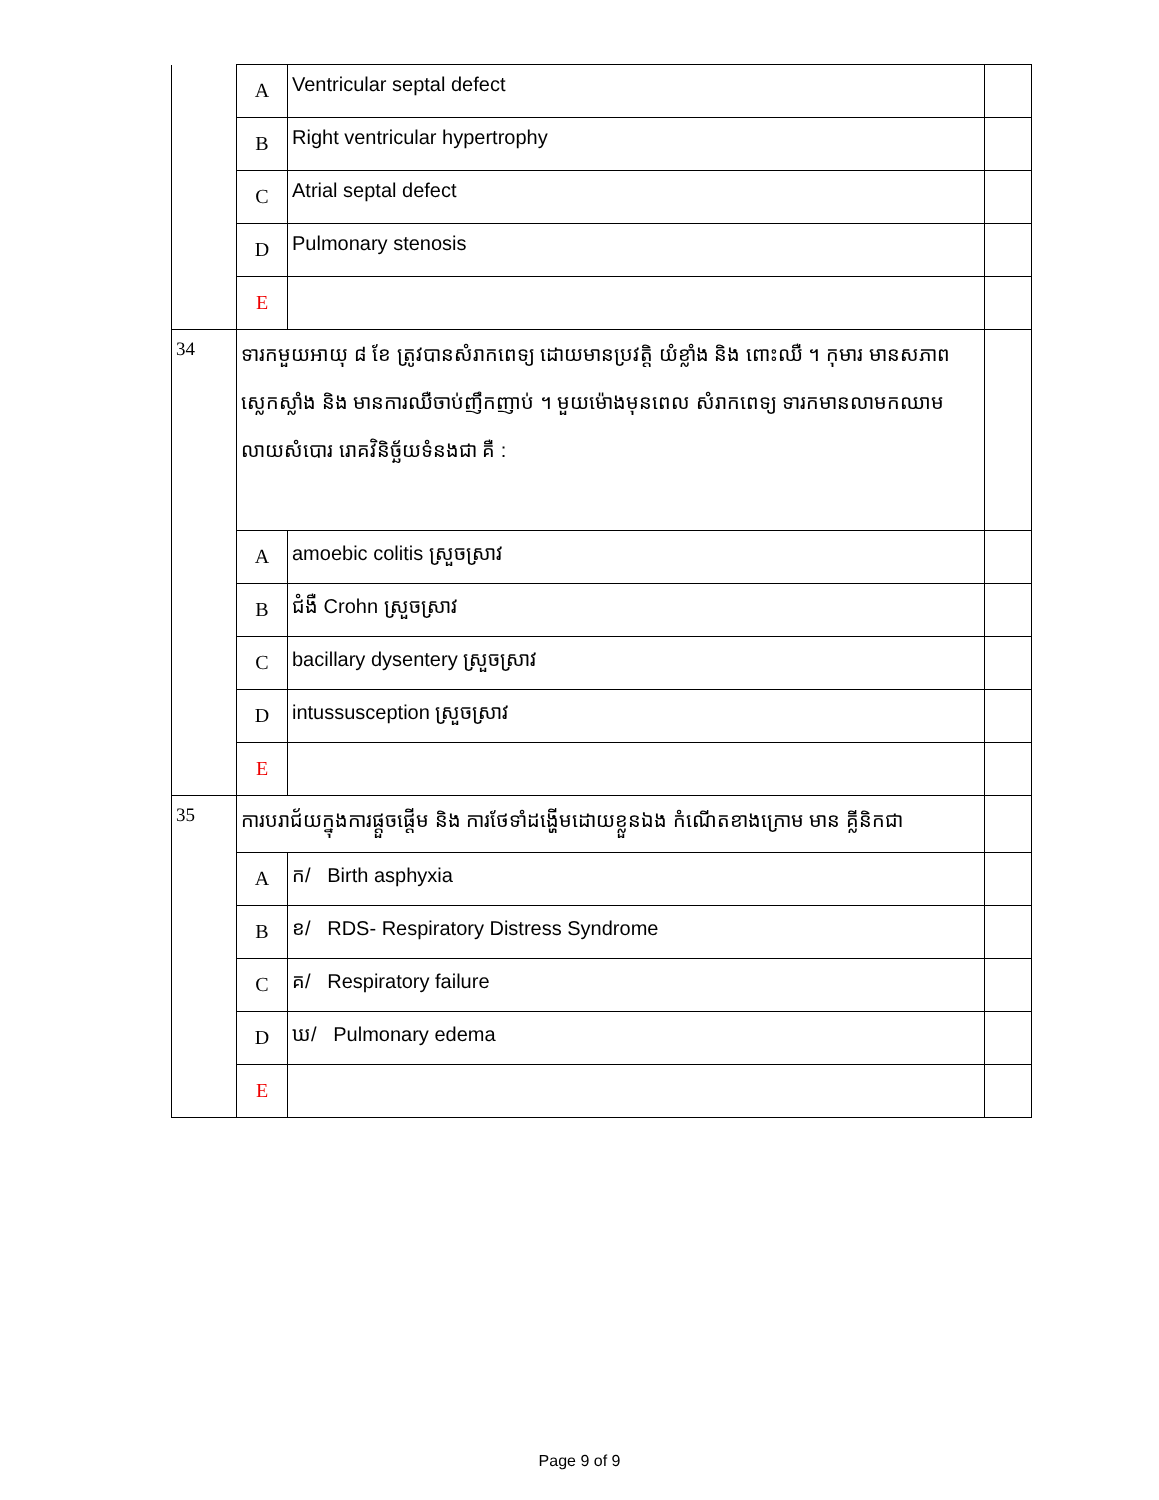| | A | Ventricular septal defect | |
| | B | Right ventricular hypertrophy | |
| | C | Atrial septal defect | |
| | D | Pulmonary stenosis | |
| | E | | |
| 34 | ទារកមួយអាយុ ៨ ខែ ត្រូវបានសំរាកពេទ្យ ដោយមានប្រវត្តិ យំខ្លាំង និង ពោះឈឺ ។ កុមារ មានសភាពស្លេកស្លាំង និង មានការឈឺចាប់ញឹកញាប់ ។ មួយម៉ោងមុនពេល សំរាកពេទ្យ ទារកមានលាមកឈាមលាយសំបោរ រោគវិនិច្ឆ័យទំនងជា គឺ : | | |
| | A | amoebic colitis ស្រួចស្រាវ | |
| | B | ជំងឺ Crohn ស្រួចស្រាវ | |
| | C | bacillary dysentery ស្រួចស្រាវ | |
| | D | intussusception ស្រួចស្រាវ | |
| | E | | |
| 35 | ការបរាជ័យក្នុងការផ្តួចផ្តើម និង ការថែទាំដង្ហើមដោយខ្លួនឯង កំណើតខាងក្រោម មាន គ្លីនិកជា | | |
| | A | ក/ Birth asphyxia | |
| | B | ខ/ RDS- Respiratory Distress Syndrome | |
| | C | គ/ Respiratory failure | |
| | D | ឃ/ Pulmonary edema | |
| | E | | |
Page 9 of 9